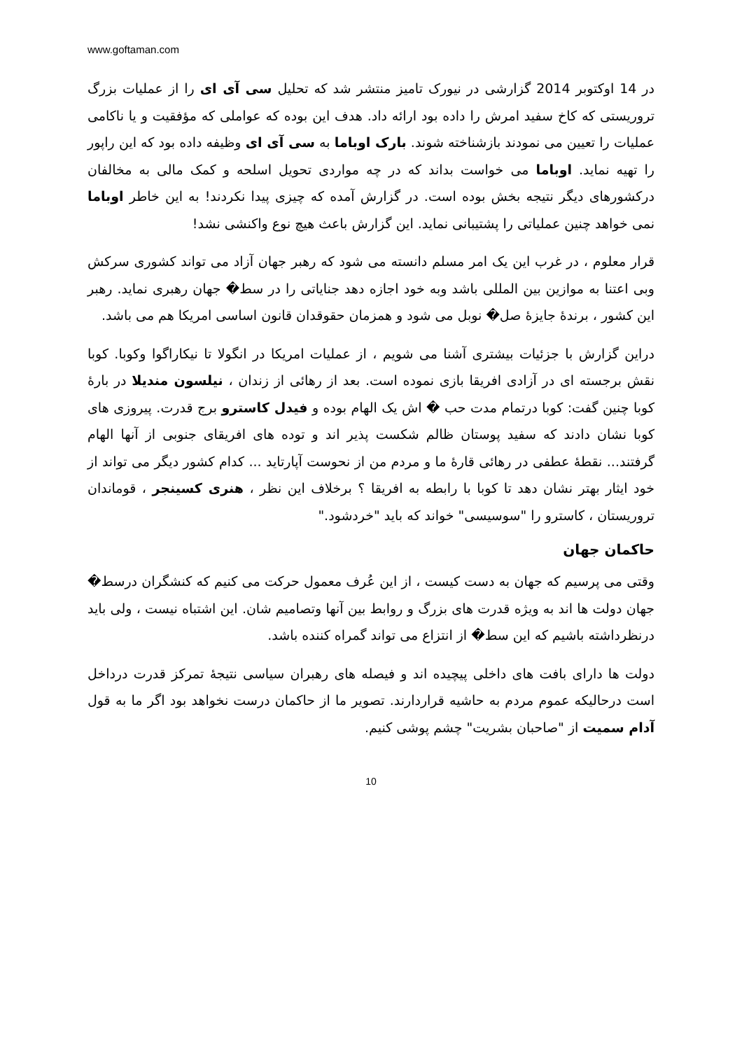www.goftaman.com
در 14 اوکتوبر 2014 گزارشی در نیورک تامیز منتشر شد که تحلیل سی آی ای را از عملیات بزرگ تروریستی که کاخ سفید امرش را داده بود ارائه داد. هدف این بوده که عواملی که مؤفقیت و یا ناکامی عملیات را تعیین می نمودند بازشناخته شوند. بارک اوباما به سی آی ای وظیفه داده بود که این راپور را تهیه نماید. اوباما می خواست بداند که در چه مواردی تحویل اسلحه و کمک مالی به مخالفان درکشورهای دیگر نتیجه بخش بوده است. در گزارش آمده که چیزی پیدا نکردند! به این خاطر اوباما نمی خواهد چنین عملیاتی را پشتیبانی نماید. این گزارش باعث هیچ نوع واکنشی نشد!
قرار معلوم ، در غرب این یک امر مسلم دانسته می شود که رهبر جهان آزاد می تواند کشوری سرکش وبی اعتنا به موازین بین المللی باشد وبه خود اجازه دهد جنایاتی را در سط� جهان رهبری نماید. رهبر این کشور ، برندۀ جایزۀ صل� نوبل می شود و همزمان حقوقدان قانون اساسی امریکا هم می باشد.
دراین گزارش با جزئیات بیشتری آشنا می شویم ، از عملیات امریکا در انگولا تا نیکاراگوا وکوبا. کوبا نقش برجسته ای در آزادی افریقا بازی نموده است. بعد از رهائی از زندان ، نیلسون مندیلا در بارۀ کوبا چنین گفت: کوبا درتمام مدت حب � اش یک الهام بوده و فیدل کاسترو برج قدرت. پیروزی های کوبا نشان دادند که سفید پوستان ظالم شکست پذیر اند و توده های افریقای جنوبی از آنها الهام گرفتند... نقطۀ عطفی در رهائی قارۀ ما و مردم من از نحوست آپارتاید ... کدام کشور دیگر می تواند از خود ایثار بهتر نشان دهد تا کوبا با رابطه به افریقا ؟ برخلاف این نظر ، هنری کسینجر ، قوماندان تروریستان ، کاسترو را "سوسیسی" خواند که باید "خردشود."
حاکمان جهان
وقتی می پرسیم که جهان به دست کیست ، از این عُرف معمول حرکت می کنیم که کنشگران درسط� جهان دولت ها اند به ویژه قدرت های بزرگ و روابط بین آنها وتصامیم شان. این اشتباه نیست ، ولی باید درنظرداشته باشیم که این سط� از انتزاع می تواند گمراه کننده باشد.
دولت ها دارای بافت های داخلی پیچیده اند و فیصله های رهبران سیاسی نتیجۀ تمرکز قدرت درداخل است درحالیکه عموم مردم به حاشیه قراردارند. تصویر ما از حاکمان درست نخواهد بود اگر ما به قول آدام سمیت از "صاحبان بشریت" چشم پوشی کنیم.
10